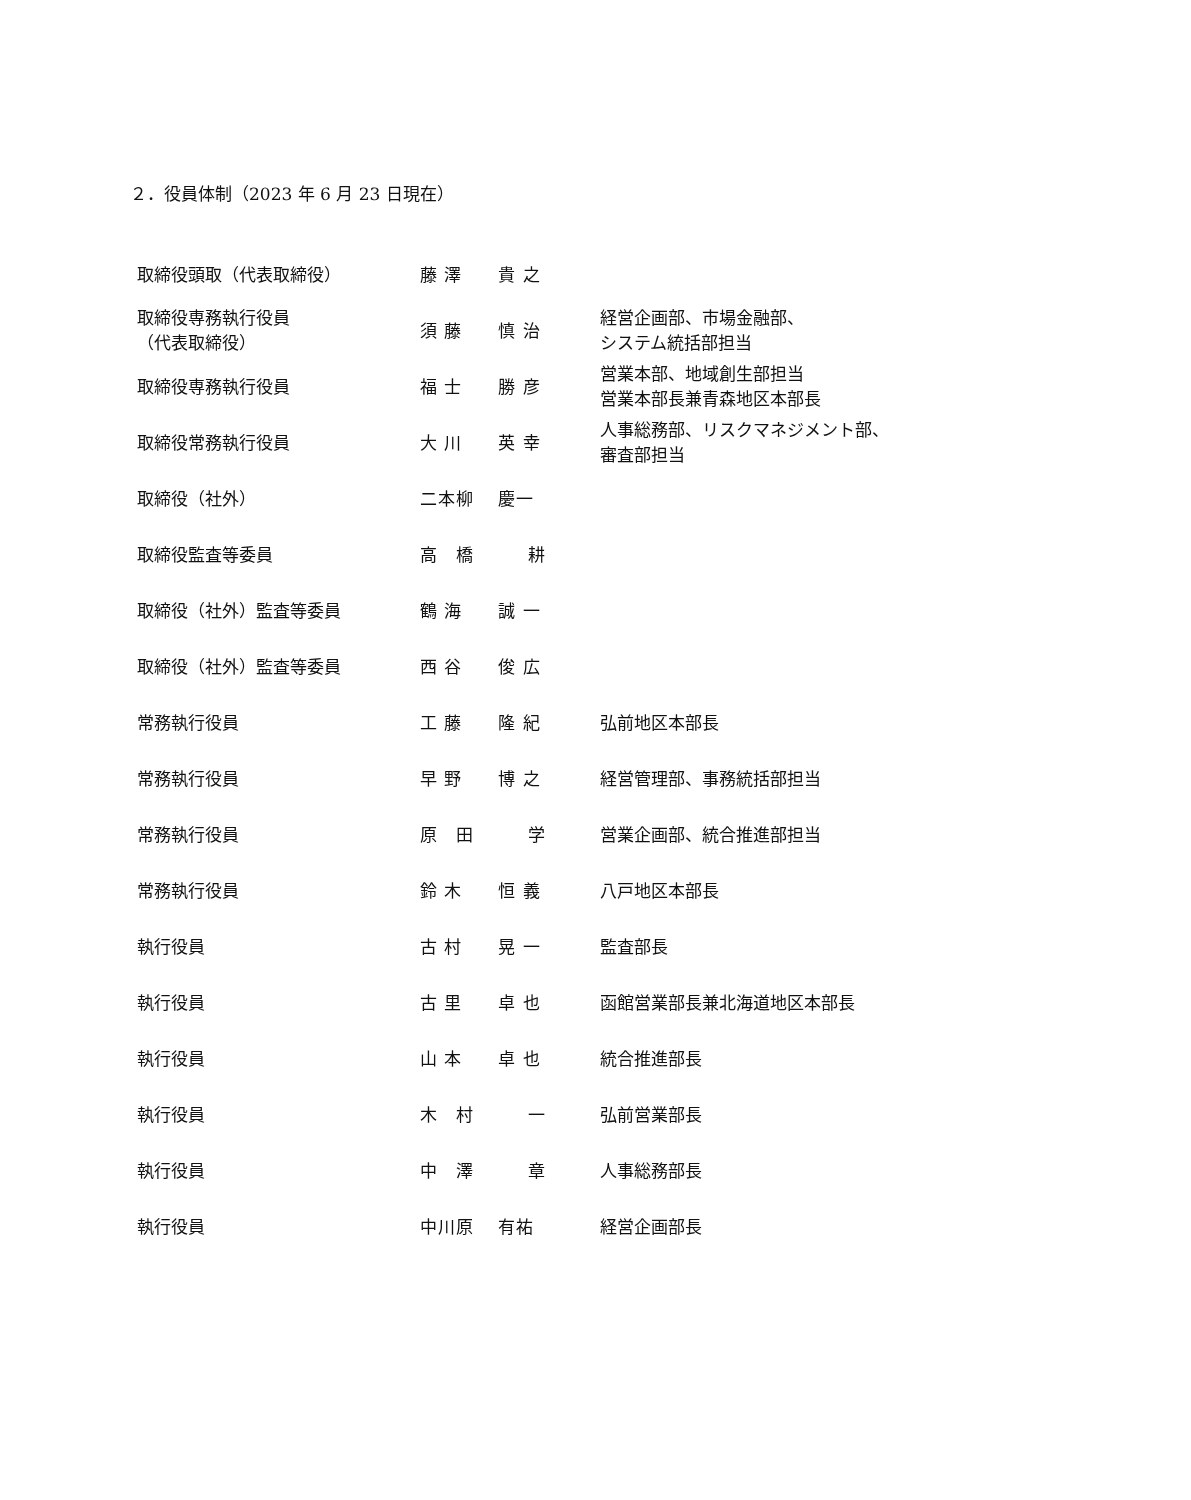２．役員体制（2023 年 6 月 23 日現在）
| 取締役頭取（代表取締役） | 藤 澤 貴 之 | |
| 取締役専務執行役員 （代表取締役） | 須 藤 慎 治 | 経営企画部、市場金融部、 システム統括部担当 |
| 取締役専務執行役員 | 福 士 勝 彦 | 営業本部、地域創生部担当 営業本部長兼青森地区本部長 |
| 取締役常務執行役員 | 大 川 英 幸 | 人事総務部、リスクマネジメント部、 審査部担当 |
| 取締役（社外） | 二本柳 慶一 | |
| 取締役監査等委員 | 高 橋 耕 | |
| 取締役（社外）監査等委員 | 鶴 海 誠 一 | |
| 取締役（社外）監査等委員 | 西 谷 俊 広 | |
| 常務執行役員 | 工 藤 隆 紀 | 弘前地区本部長 |
| 常務執行役員 | 早 野 博 之 | 経営管理部、事務統括部担当 |
| 常務執行役員 | 原 田 学 | 営業企画部、統合推進部担当 |
| 常務執行役員 | 鈴 木 恒 義 | 八戸地区本部長 |
| 執行役員 | 古 村 晃 一 | 監査部長 |
| 執行役員 | 古 里 卓 也 | 函館営業部長兼北海道地区本部長 |
| 執行役員 | 山 本 卓 也 | 統合推進部長 |
| 執行役員 | 木 村 一 | 弘前営業部長 |
| 執行役員 | 中 澤 章 | 人事総務部長 |
| 執行役員 | 中川原 有祐 | 経営企画部長 |